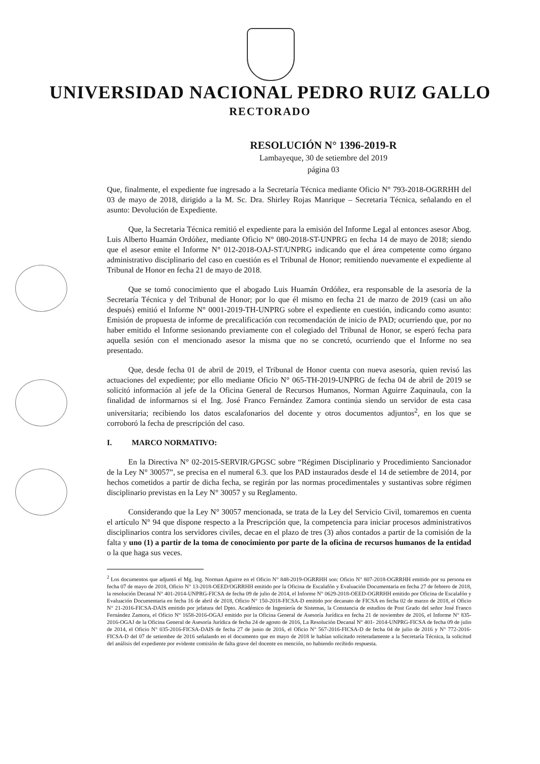UNIVERSIDAD NACIONAL PEDRO RUIZ GALLO
RECTORADO
RESOLUCIÓN N° 1396-2019-R
Lambayeque, 30 de setiembre del 2019
página 03
Que, finalmente, el expediente fue ingresado a la Secretaría Técnica mediante Oficio N° 793-2018-OGRRHH del 03 de mayo de 2018, dirigido a la M. Sc. Dra. Shirley Rojas Manrique – Secretaria Técnica, señalando en el asunto: Devolución de Expediente.
Que, la Secretaria Técnica remitió el expediente para la emisión del Informe Legal al entonces asesor Abog. Luis Alberto Huamán Ordóñez, mediante Oficio N° 080-2018-ST-UNPRG en fecha 14 de mayo de 2018; siendo que el asesor emite el Informe N° 012-2018-OAJ-ST/UNPRG indicando que el área competente como órgano administrativo disciplinario del caso en cuestión es el Tribunal de Honor; remitiendo nuevamente el expediente al Tribunal de Honor en fecha 21 de mayo de 2018.
Que se tomó conocimiento que el abogado Luis Huamán Ordóñez, era responsable de la asesoría de la Secretaría Técnica y del Tribunal de Honor; por lo que él mismo en fecha 21 de marzo de 2019 (casi un año después) emitió el Informe N° 0001-2019-TH-UNPRG sobre el expediente en cuestión, indicando como asunto: Emisión de propuesta de informe de precalificación con recomendación de inicio de PAD; ocurriendo que, por no haber emitido el Informe sesionando previamente con el colegiado del Tribunal de Honor, se esperó fecha para aquella sesión con el mencionado asesor la misma que no se concretó, ocurriendo que el Informe no sea presentado.
Que, desde fecha 01 de abril de 2019, el Tribunal de Honor cuenta con nueva asesoría, quien revisó las actuaciones del expediente; por ello mediante Oficio N° 065-TH-2019-UNPRG de fecha 04 de abril de 2019 se solicitó información al jefe de la Oficina General de Recursos Humanos, Norman Aguirre Zaquinaula, con la finalidad de informarnos si el Ing. José Franco Fernández Zamora continúa siendo un servidor de esta casa universitaria; recibiendo los datos escalafonarios del docente y otros documentos adjuntos<sup>2</sup>, en los que se corroboró la fecha de prescripción del caso.
I. MARCO NORMATIVO:
En la Directiva N° 02-2015-SERVIR/GPGSC sobre “Régimen Disciplinario y Procedimiento Sancionador de la Ley N° 30057”, se precisa en el numeral 6.3. que los PAD instaurados desde el 14 de setiembre de 2014, por hechos cometidos a partir de dicha fecha, se regirán por las normas procedimentales y sustantivas sobre régimen disciplinario previstas en la Ley N° 30057 y su Reglamento.
Considerando que la Ley N° 30057 mencionada, se trata de la Ley del Servicio Civil, tomaremos en cuenta el artículo N° 94 que dispone respecto a la Prescripción que, la competencia para iniciar procesos administrativos disciplinarios contra los servidores civiles, decae en el plazo de tres (3) años contados a partir de la comisión de la falta y uno (1) a partir de la toma de conocimiento por parte de la oficina de recursos humanos de la entidad o la que haga sus veces.
<sup>2</sup> Los documentos que adjuntó el Mg. Ing. Norman Aguirre en el Oficio N° 848-2019-OGRRHH son: Oficio N° 807-2018-OGRRHH emitido por su persona en fecha 07 de mayo de 2018, Oficio N° 13-2018-OEED/OGRRHH emitido por la Oficina de Escalafón y Evaluación Documentaria en fecha 27 de febrero de 2018, la resolución Decanal N° 401-2014-UNPRG-FICSA de fecha 09 de julio de 2014, el Informe N° 0629-2018-OEED-OGRRHH emitido por Oficina de Escalafón y Evaluación Documentaria en fecha 16 de abril de 2018, Oficio N° 150-2018-FICSA-D emitido por decanato de FICSA en fecha 02 de marzo de 2018, el Oficio N° 21-2016-FICSA-DAIS emitido por jefatura del Dpto. Académico de Ingeniería de Sistemas, la Constancia de estudios de Post Grado del señor José Franco Fernández Zamora, el Oficio N° 1658-2016-OGAJ emitido por la Oficina General de Asesoría Jurídica en fecha 21 de noviembre de 2016, el Informe N° 835-2016-OGAJ de la Oficina General de Asesoría Jurídica de fecha 24 de agosto de 2016, La Resolución Decanal N° 401- 2014-UNPRG-FICSA de fecha 09 de julio de 2014, el Oficio N° 035-2016-FICSA-DAIS de fecha 27 de junio de 2016, el Oficio N° 567-2016-FICSA-D de fecha 04 de julio de 2016 y N° 772-2016-FICSA-D del 07 de setiembre de 2016 señalando en el documento que en mayo de 2018 le habían solicitado reiteradamente a la Secretaría Técnica, la solicitud del análisis del expediente por evidente comisión de falta grave del docente en mención, no habiendo recibido respuesta.